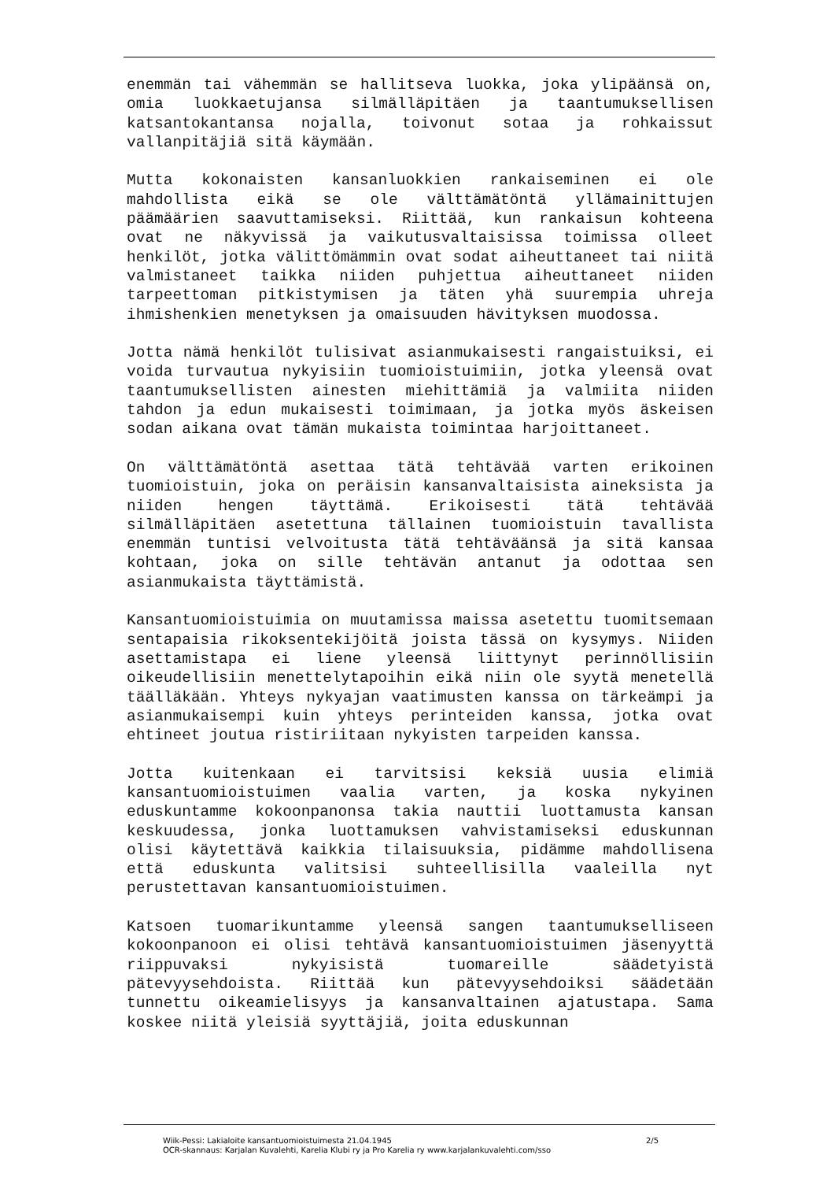enemmän tai vähemmän se hallitseva luokka, joka ylipäänsä on, omia luokkaetujansa silmälläpitäen ja taantumuksellisen katsantokantansa nojalla, toivonut sotaa ja rohkaissut vallanpitäjiä sitä käymään.
Mutta kokonaisten kansanluokkien rankaiseminen ei ole mahdollista eikä se ole välttämätöntä yllämainittujen päämäärien saavuttamiseksi. Riittää, kun rankaisun kohteena ovat ne näkyvissä ja vaikutusvaltaisissa toimissa olleet henkilöt, jotka välittömämmin ovat sodat aiheuttaneet tai niitä valmistaneet taikka niiden puhjettua aiheuttaneet niiden tarpeettoman pitkistymisen ja täten yhä suurempia uhreja ihmishenkien menetyksen ja omaisuuden hävityksen muodossa.
Jotta nämä henkilöt tulisivat asianmukaisesti rangaistuiksi, ei voida turvautua nykyisiin tuomioistuimiin, jotka yleensä ovat taantumuksellisten ainesten miehittämiä ja valmiita niiden tahdon ja edun mukaisesti toimimaan, ja jotka myös äskeisen sodan aikana ovat tämän mukaista toimintaa harjoittaneet.
On välttämätöntä asettaa tätä tehtävää varten erikoinen tuomioistuin, joka on peräisin kansanvaltaisista aineksista ja niiden hengen täyttämä. Erikoisesti tätä tehtävää silmälläpitäen asetettuna tällainen tuomioistuin tavallista enemmän tuntisi velvoitusta tätä tehtäväänsä ja sitä kansaa kohtaan, joka on sille tehtävän antanut ja odottaa sen asianmukaista täyttämistä.
Kansantuomioistuimia on muutamissa maissa asetettu tuomitsemaan sentapaisia rikoksentekijöitä joista tässä on kysymys. Niiden asettamistapa ei liene yleensä liittynyt perinnöllisiin oikeudellisiin menettelytapoihin eikä niin ole syytä menetellä täälläkään. Yhteys nykyajan vaatimusten kanssa on tärkeämpi ja asianmukaisempi kuin yhteys perinteiden kanssa, jotka ovat ehtineet joutua ristiriitaan nykyisten tarpeiden kanssa.
Jotta kuitenkaan ei tarvitsisi keksiä uusia elimiä kansantuomioistuimen vaalia varten, ja koska nykyinen eduskuntamme kokoonpanonsa takia nauttii luottamusta kansan keskuudessa, jonka luottamuksen vahvistamiseksi eduskunnan olisi käytettävä kaikkia tilaisuuksia, pidämme mahdollisena että eduskunta valitsisi suhteellisilla vaaleilla nyt perustettavan kansantuomioistuimen.
Katsoen tuomarikuntamme yleensä sangen taantumukselliseen kokoonpanoon ei olisi tehtävä kansantuomioistuimen jäsenyyttä riippuvaksi nykyisistä tuomareille säädetyistä pätevyysehdoista. Riittää kun pätevyysehdoiksi säädetään tunnettu oikeamielisyys ja kansanvaltainen ajatustapa. Sama koskee niitä yleisiä syyttäjiä, joita eduskunnan
Wiik-Pessi: Lakialoite kansantuomioistuimesta 21.04.1945 2/5
OCR-skannaus: Karjalan Kuvalehti, Karelia Klubi ry ja Pro Karelia ry www.karjalankuvalehti.com/sso